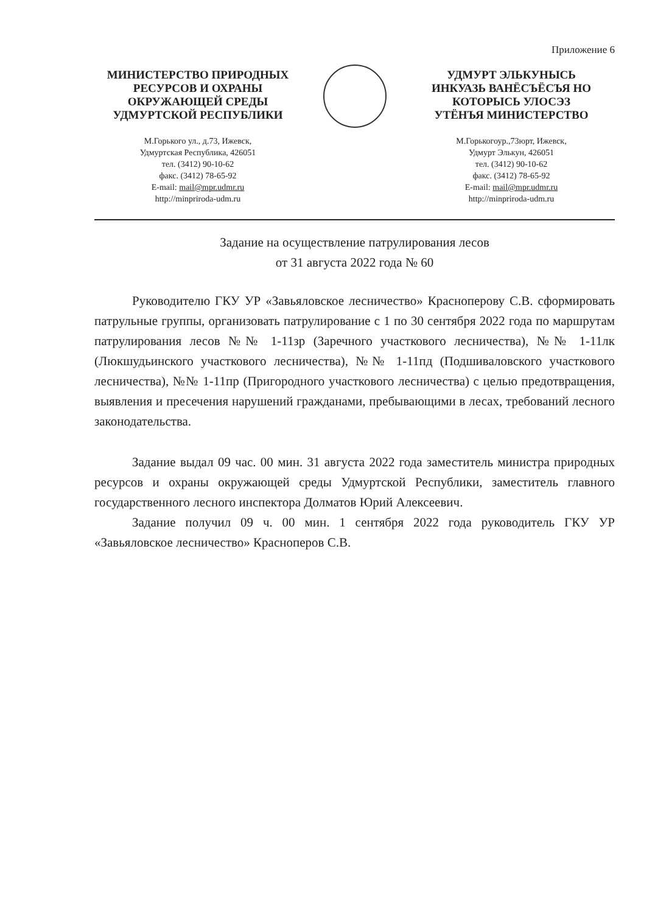Приложение 6
МИНИСТЕРСТВО ПРИРОДНЫХ
РЕСУРСОВ И ОХРАНЫ
ОКРУЖАЮЩЕЙ СРЕДЫ
УДМУРТСКОЙ РЕСПУБЛИКИ
М.Горького ул., д.73, Ижевск,
Удмуртская Республика, 426051
тел. (3412) 90-10-62
факс. (3412) 78-65-92
E-mail: mail@mpr.udmr.ru
http://minpriroda-udm.ru
УДМУРТ ЭЛЬКУНЫСЬ
ИНКУАЗЬ ВАНЁСЪЁСЪЯ НО
КОТОРЫСЬ УЛОСЭЗ
УТЁНЪЯ МИНИСТЕРСТВО
М.Горькогоур.,73юрт, Ижевск,
Удмурт Элькун, 426051
тел. (3412) 90-10-62
факс. (3412) 78-65-92
E-mail: mail@mpr.udmr.ru
http://minpriroda-udm.ru
Задание на осуществление патрулирования лесов
от 31 августа 2022 года № 60
Руководителю ГКУ УР «Завьяловское лесничество» Красноперову С.В. сформировать патрульные группы, организовать патрулирование с 1 по 30 сентября 2022 года по маршрутам патрулирования лесов №№ 1-11зр (Заречного участкового лесничества), №№ 1-11лк (Люкшудьинского участкового лесничества), №№ 1-11пд (Подшиваловского участкового лесничества), №№ 1-11пр (Пригородного участкового лесничества) с целью предотвращения, выявления и пресечения нарушений гражданами, пребывающими в лесах, требований лесного законодательства.
Задание выдал 09 час. 00 мин. 31 августа 2022 года заместитель министра природных ресурсов и охраны окружающей среды Удмуртской Республики, заместитель главного государственного лесного инспектора Долматов Юрий Алексеевич.
Задание получил 09 ч. 00 мин. 1 сентября 2022 года руководитель ГКУ УР «Завьяловское лесничество» Красноперов С.В.